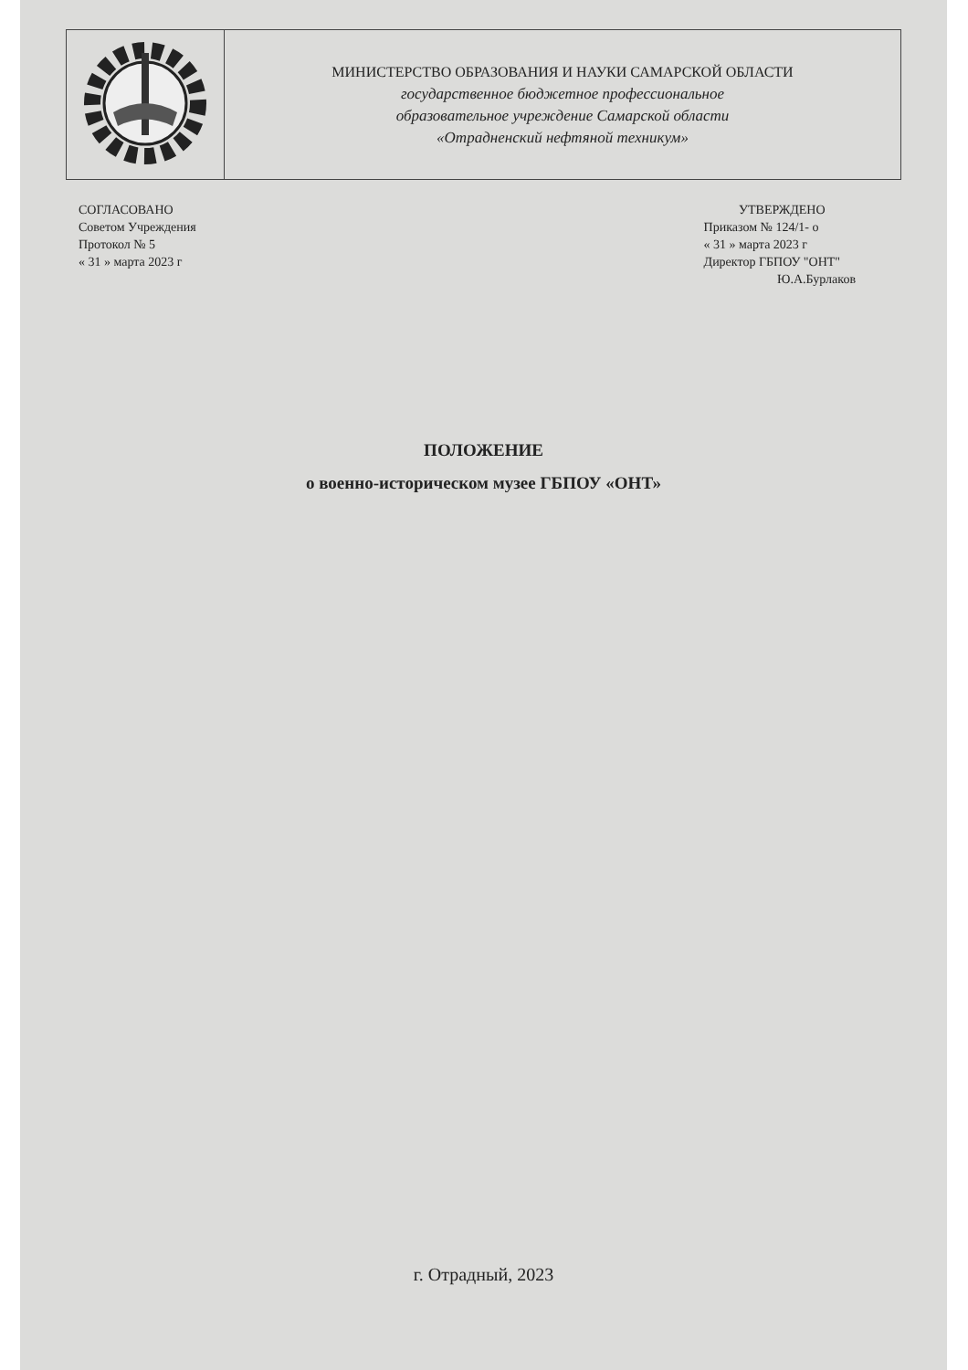| | МИНИСТЕРСТВО ОБРАЗОВАНИЯ И НАУКИ САМАРСКОЙ ОБЛАСТИ государственное бюджетное профессиональное образовательное учреждение Самарской области «Отрадненский нефтяной техникум» |
СОГЛАСОВАНО
Советом Учреждения
Протокол № 5
« 31 » марта 2023 г
УТВЕРЖДЕНО
Приказом № 124/1- о
« 31 » марта 2023 г
Директор ГБПОУ "ОНТ"
Ю.А.Бурлаков
ПОЛОЖЕНИЕ
о военно-историческом музее ГБПОУ «ОНТ»
г. Отрадный, 2023